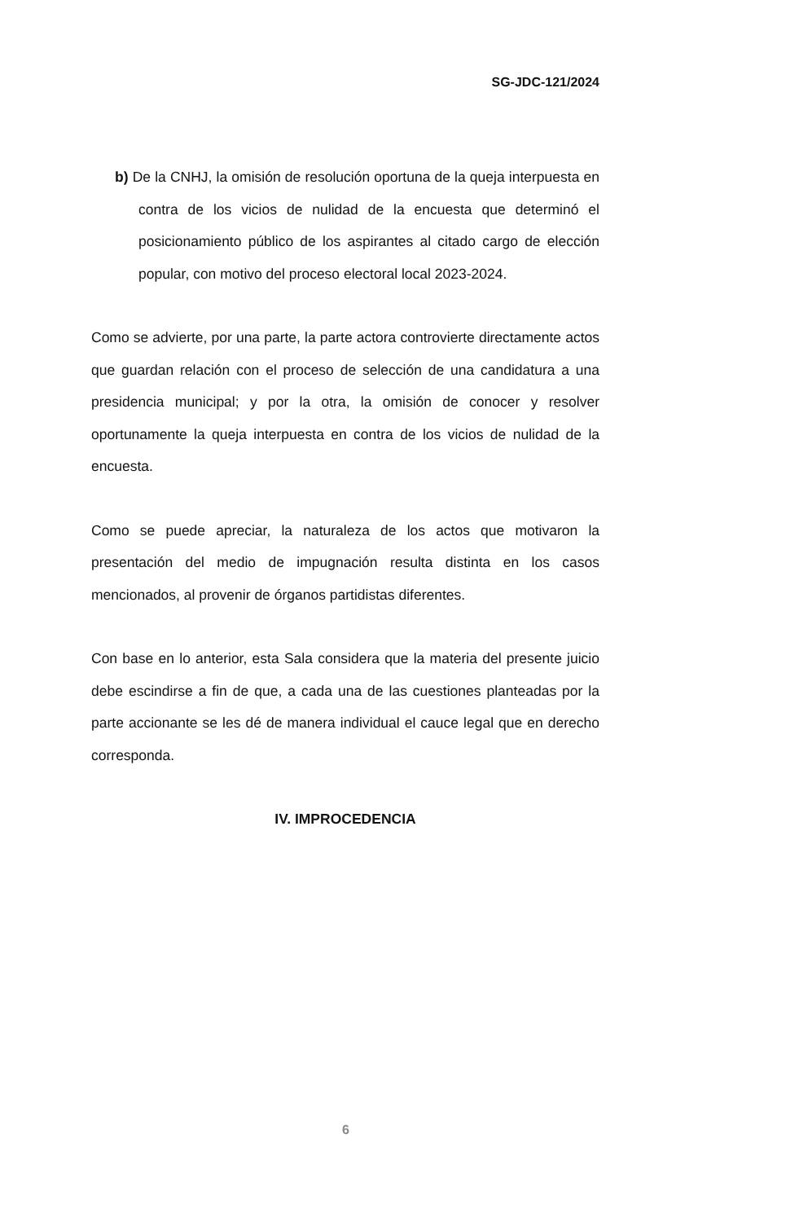SG-JDC-121/2024
b) De la CNHJ, la omisión de resolución oportuna de la queja interpuesta en contra de los vicios de nulidad de la encuesta que determinó el posicionamiento público de los aspirantes al citado cargo de elección popular, con motivo del proceso electoral local 2023-2024.
Como se advierte, por una parte, la parte actora controvierte directamente actos que guardan relación con el proceso de selección de una candidatura a una presidencia municipal; y por la otra, la omisión de conocer y resolver oportunamente la queja interpuesta en contra de los vicios de nulidad de la encuesta.
Como se puede apreciar, la naturaleza de los actos que motivaron la presentación del medio de impugnación resulta distinta en los casos mencionados, al provenir de órganos partidistas diferentes.
Con base en lo anterior, esta Sala considera que la materia del presente juicio debe escindirse a fin de que, a cada una de las cuestiones planteadas por la parte accionante se les dé de manera individual el cauce legal que en derecho corresponda.
IV. IMPROCEDENCIA
6